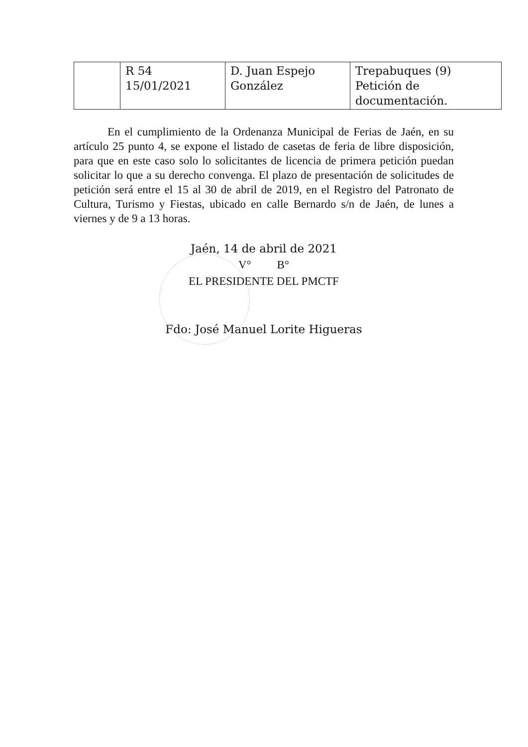| | R 54 15/01/2021 | D. Juan Espejo González | Trepabuques (9) Petición de documentación. |
En el cumplimiento de la Ordenanza Municipal de Ferias de Jaén, en su artículo 25 punto 4, se expone el listado de casetas de feria de libre disposición, para que en este caso solo lo solicitantes de licencia de primera petición puedan solicitar lo que a su derecho convenga. El plazo de presentación de solicitudes de petición será entre el 15 al 30 de abril de 2019, en el Registro del Patronato de Cultura, Turismo y Fiestas, ubicado en calle Bernardo s/n de Jaén, de lunes a viernes y de 9 a 13 horas.
Jaén, 14 de abril de 2021
V° B°
EL PRESIDENTE DEL PMCTF
Fdo: José Manuel Lorite Higueras